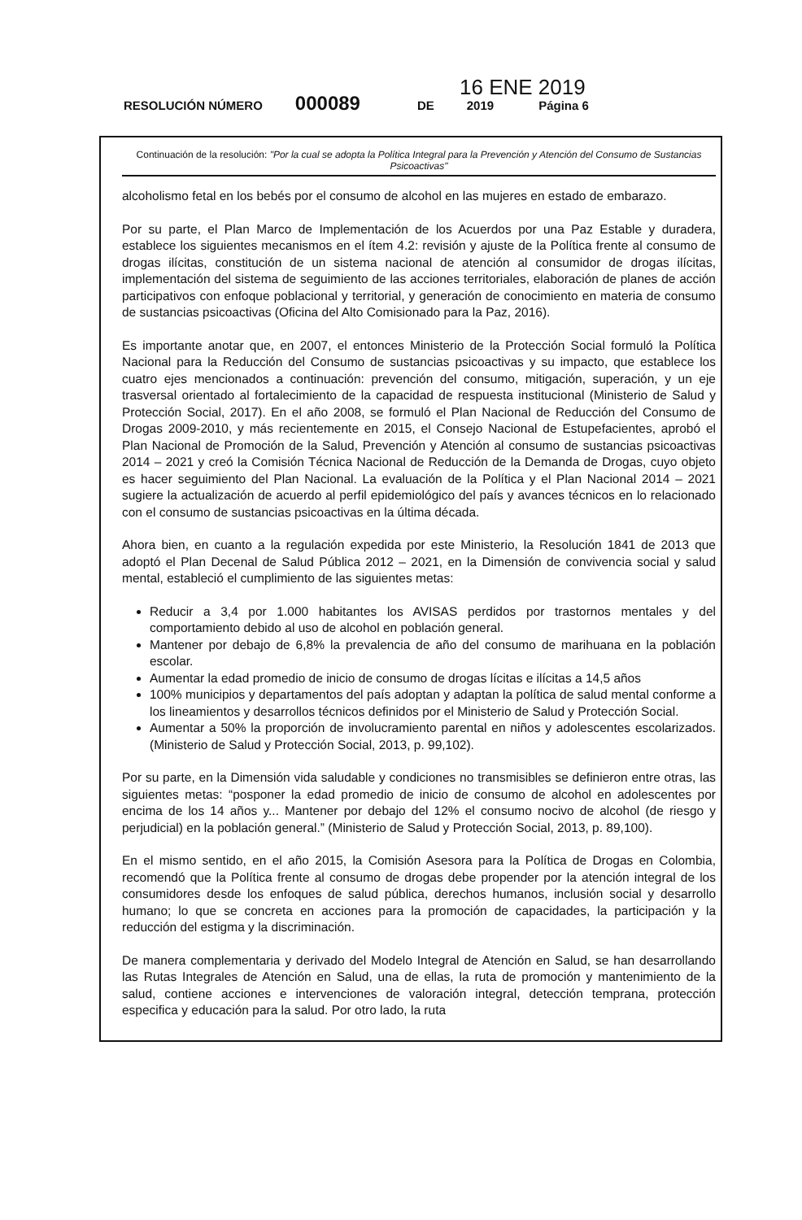16 ENE 2019
RESOLUCIÓN NÚMERO 000089 DE 2019 Página 6
Continuación de la resolución: "Por la cual se adopta la Política Integral para la Prevención y Atención del Consumo de Sustancias Psicoactivas"
alcoholismo fetal en los bebés por el consumo de alcohol en las mujeres en estado de embarazo.
Por su parte, el Plan Marco de Implementación de los Acuerdos por una Paz Estable y duradera, establece los siguientes mecanismos en el ítem 4.2: revisión y ajuste de la Política frente al consumo de drogas ilícitas, constitución de un sistema nacional de atención al consumidor de drogas ilícitas, implementación del sistema de seguimiento de las acciones territoriales, elaboración de planes de acción participativos con enfoque poblacional y territorial, y generación de conocimiento en materia de consumo de sustancias psicoactivas (Oficina del Alto Comisionado para la Paz, 2016).
Es importante anotar que, en 2007, el entonces Ministerio de la Protección Social formuló la Política Nacional para la Reducción del Consumo de sustancias psicoactivas y su impacto, que establece los cuatro ejes mencionados a continuación: prevención del consumo, mitigación, superación, y un eje trasversal orientado al fortalecimiento de la capacidad de respuesta institucional (Ministerio de Salud y Protección Social, 2017). En el año 2008, se formuló el Plan Nacional de Reducción del Consumo de Drogas 2009-2010, y más recientemente en 2015, el Consejo Nacional de Estupefacientes, aprobó el Plan Nacional de Promoción de la Salud, Prevención y Atención al consumo de sustancias psicoactivas 2014 – 2021 y creó la Comisión Técnica Nacional de Reducción de la Demanda de Drogas, cuyo objeto es hacer seguimiento del Plan Nacional. La evaluación de la Política y el Plan Nacional 2014 – 2021 sugiere la actualización de acuerdo al perfil epidemiológico del país y avances técnicos en lo relacionado con el consumo de sustancias psicoactivas en la última década.
Ahora bien, en cuanto a la regulación expedida por este Ministerio, la Resolución 1841 de 2013 que adoptó el Plan Decenal de Salud Pública 2012 – 2021, en la Dimensión de convivencia social y salud mental, estableció el cumplimiento de las siguientes metas:
Reducir a 3,4 por 1.000 habitantes los AVISAS perdidos por trastornos mentales y del comportamiento debido al uso de alcohol en población general.
Mantener por debajo de 6,8% la prevalencia de año del consumo de marihuana en la población escolar.
Aumentar la edad promedio de inicio de consumo de drogas lícitas e ilícitas a 14,5 años
100% municipios y departamentos del país adoptan y adaptan la política de salud mental conforme a los lineamientos y desarrollos técnicos definidos por el Ministerio de Salud y Protección Social.
Aumentar a 50% la proporción de involucramiento parental en niños y adolescentes escolarizados. (Ministerio de Salud y Protección Social, 2013, p. 99,102).
Por su parte, en la Dimensión vida saludable y condiciones no transmisibles se definieron entre otras, las siguientes metas: “posponer la edad promedio de inicio de consumo de alcohol en adolescentes por encima de los 14 años y... Mantener por debajo del 12% el consumo nocivo de alcohol (de riesgo y perjudicial) en la población general.” (Ministerio de Salud y Protección Social, 2013, p. 89,100).
En el mismo sentido, en el año 2015, la Comisión Asesora para la Política de Drogas en Colombia, recomendó que la Política frente al consumo de drogas debe propender por la atención integral de los consumidores desde los enfoques de salud pública, derechos humanos, inclusión social y desarrollo humano; lo que se concreta en acciones para la promoción de capacidades, la participación y la reducción del estigma y la discriminación.
De manera complementaria y derivado del Modelo Integral de Atención en Salud, se han desarrollando las Rutas Integrales de Atención en Salud, una de ellas, la ruta de promoción y mantenimiento de la salud, contiene acciones e intervenciones de valoración integral, detección temprana, protección especifica y educación para la salud. Por otro lado, la ruta